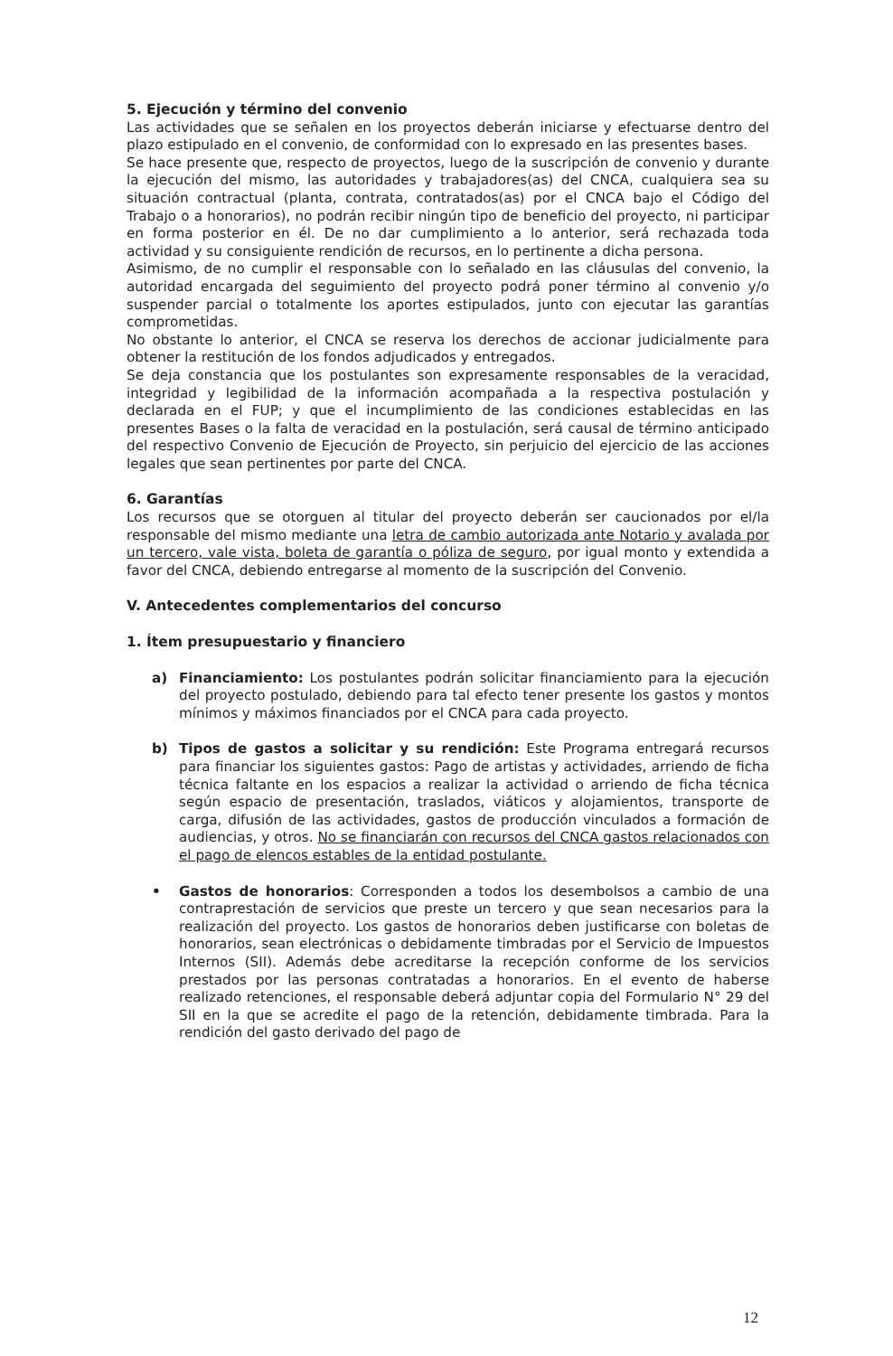5. Ejecución y término del convenio
Las actividades que se señalen en los proyectos deberán iniciarse y efectuarse dentro del plazo estipulado en el convenio, de conformidad con lo expresado en las presentes bases.
Se hace presente que, respecto de proyectos, luego de la suscripción de convenio y durante la ejecución del mismo, las autoridades y trabajadores(as) del CNCA, cualquiera sea su situación contractual (planta, contrata, contratados(as) por el CNCA bajo el Código del Trabajo o a honorarios), no podrán recibir ningún tipo de beneficio del proyecto, ni participar en forma posterior en él. De no dar cumplimiento a lo anterior, será rechazada toda actividad y su consiguiente rendición de recursos, en lo pertinente a dicha persona.
Asimismo, de no cumplir el responsable con lo señalado en las cláusulas del convenio, la autoridad encargada del seguimiento del proyecto podrá poner término al convenio y/o suspender parcial o totalmente los aportes estipulados, junto con ejecutar las garantías comprometidas.
No obstante lo anterior, el CNCA se reserva los derechos de accionar judicialmente para obtener la restitución de los fondos adjudicados y entregados.
Se deja constancia que los postulantes son expresamente responsables de la veracidad, integridad y legibilidad de la información acompañada a la respectiva postulación y declarada en el FUP; y que el incumplimiento de las condiciones establecidas en las presentes Bases o la falta de veracidad en la postulación, será causal de término anticipado del respectivo Convenio de Ejecución de Proyecto, sin perjuicio del ejercicio de las acciones legales que sean pertinentes por parte del CNCA.
6. Garantías
Los recursos que se otorguen al titular del proyecto deberán ser caucionados por el/la responsable del mismo mediante una letra de cambio autorizada ante Notario y avalada por un tercero, vale vista, boleta de garantía o póliza de seguro, por igual monto y extendida a favor del CNCA, debiendo entregarse al momento de la suscripción del Convenio.
V. Antecedentes complementarios del concurso
1. Ítem presupuestario y financiero
a) Financiamiento: Los postulantes podrán solicitar financiamiento para la ejecución del proyecto postulado, debiendo para tal efecto tener presente los gastos y montos mínimos y máximos financiados por el CNCA para cada proyecto.
b) Tipos de gastos a solicitar y su rendición: Este Programa entregará recursos para financiar los siguientes gastos: Pago de artistas y actividades, arriendo de ficha técnica faltante en los espacios a realizar la actividad o arriendo de ficha técnica según espacio de presentación, traslados, viáticos y alojamientos, transporte de carga, difusión de las actividades, gastos de producción vinculados a formación de audiencias, y otros. No se financiarán con recursos del CNCA gastos relacionados con el pago de elencos estables de la entidad postulante.
• Gastos de honorarios: Corresponden a todos los desembolsos a cambio de una contraprestación de servicios que preste un tercero y que sean necesarios para la realización del proyecto. Los gastos de honorarios deben justificarse con boletas de honorarios, sean electrónicas o debidamente timbradas por el Servicio de Impuestos Internos (SII). Además debe acreditarse la recepción conforme de los servicios prestados por las personas contratadas a honorarios. En el evento de haberse realizado retenciones, el responsable deberá adjuntar copia del Formulario N° 29 del SII en la que se acredite el pago de la retención, debidamente timbrada. Para la rendición del gasto derivado del pago de
12